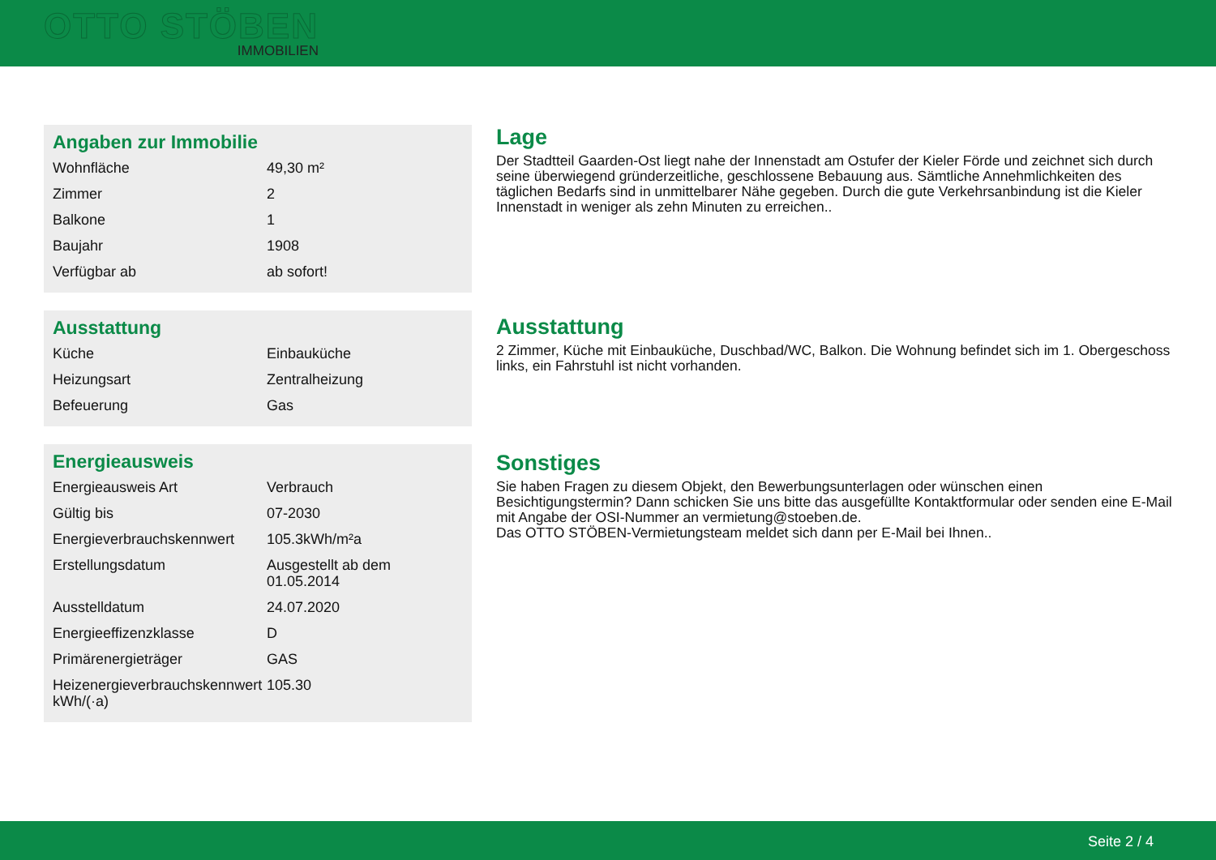OTTO STÖBEN
IMMOBILIEN
Angaben zur Immobilie
| Wohnfläche | 49,30 m² |
| Zimmer | 2 |
| Balkone | 1 |
| Baujahr | 1908 |
| Verfügbar ab | ab sofort! |
Ausstattung
| Küche | Einbauküche |
| Heizungsart | Zentralheizung |
| Befeuerung | Gas |
Energieausweis
| Energieausweis Art | Verbrauch |
| Gültig bis | 07-2030 |
| Energieverbrauchskennwert | 105.3kWh/m²a |
| Erstellungsdatum | Ausgestellt ab dem 01.05.2014 |
| Ausstelldatum | 24.07.2020 |
| Energieeffizenzklasse | D |
| Primärenergieträger | GAS |
| Heizenergieverbrauchskennwert kWh/(·a) | 105.30 |
Lage
Der Stadtteil Gaarden-Ost liegt nahe der Innenstadt am Ostufer der Kieler Förde und zeichnet sich durch seine überwiegend gründerzeitliche, geschlossene Bebauung aus. Sämtliche Annehmlichkeiten des täglichen Bedarfs sind in unmittelbarer Nähe gegeben. Durch die gute Verkehrsanbindung ist die Kieler Innenstadt in weniger als zehn Minuten zu erreichen..
Ausstattung
2 Zimmer, Küche mit Einbauküche, Duschbad/WC, Balkon. Die Wohnung befindet sich im 1. Obergeschoss links, ein Fahrstuhl ist nicht vorhanden.
Sonstiges
Sie haben Fragen zu diesem Objekt, den Bewerbungsunterlagen oder wünschen einen Besichtigungstermin? Dann schicken Sie uns bitte das ausgefüllte Kontaktformular oder senden eine E-Mail mit Angabe der OSI-Nummer an vermietung@stoeben.de.
Das OTTO STÖBEN-Vermietungsteam meldet sich dann per E-Mail bei Ihnen..
Seite 2 / 4